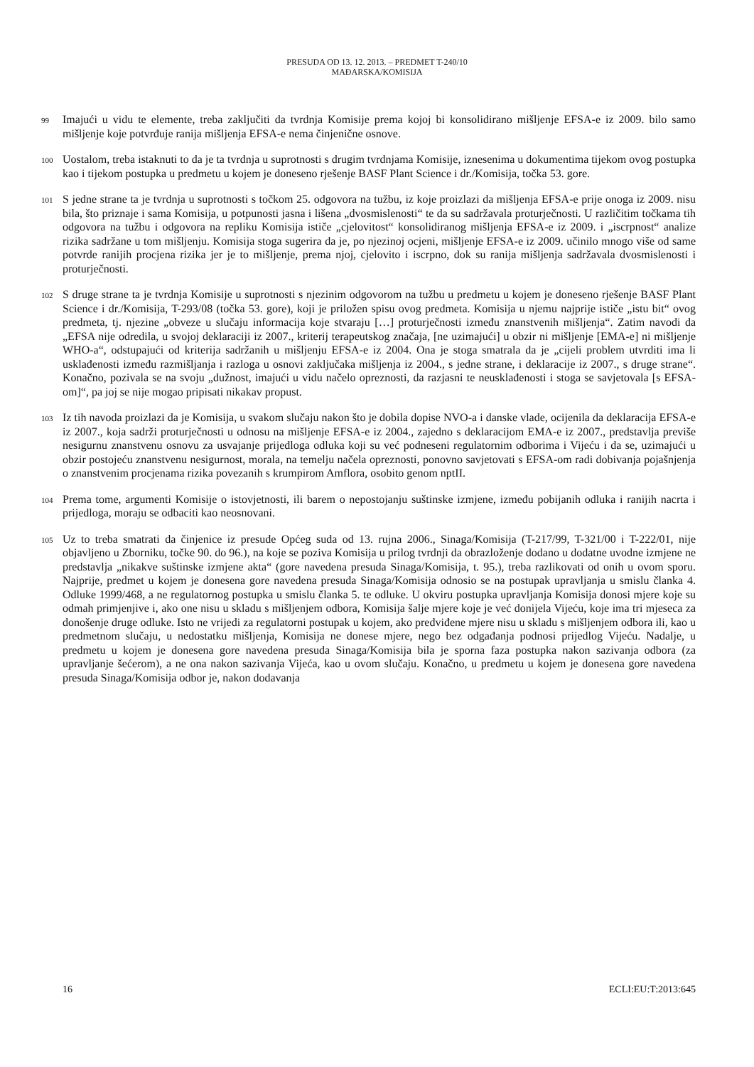PRESUDA OD 13. 12. 2013. – PREDMET T-240/10
MAĐARSKA/KOMISIJA
99
Imajući u vidu te elemente, treba zaključiti da tvrdnja Komisije prema kojoj bi konsolidirano mišljenje EFSA-e iz 2009. bilo samo mišljenje koje potvrđuje ranija mišljenja EFSA-e nema činjenične osnove.
100
Uostalom, treba istaknuti to da je ta tvrdnja u suprotnosti s drugim tvrdnjama Komisije, iznesenima u dokumentima tijekom ovog postupka kao i tijekom postupka u predmetu u kojem je doneseno rješenje BASF Plant Science i dr./Komisija, točka 53. gore.
101
S jedne strane ta je tvrdnja u suprotnosti s točkom 25. odgovora na tužbu, iz koje proizlazi da mišljenja EFSA-e prije onoga iz 2009. nisu bila, što priznaje i sama Komisija, u potpunosti jasna i lišena „dvosmislenosti“ te da su sadržavala proturječnosti. U različitim točkama tih odgovora na tužbu i odgovora na repliku Komisija ističe „cjelovitost“ konsolidiranog mišljenja EFSA-e iz 2009. i „iscrpnost“ analize rizika sadržane u tom mišljenju. Komisija stoga sugerira da je, po njezinoj ocjeni, mišljenje EFSA-e iz 2009. učinilo mnogo više od same potvrde ranijih procjena rizika jer je to mišljenje, prema njoj, cjelovito i iscrpno, dok su ranija mišljenja sadržavala dvosmislenosti i proturječnosti.
102
S druge strane ta je tvrdnja Komisije u suprotnosti s njezinim odgovorom na tužbu u predmetu u kojem je doneseno rješenje BASF Plant Science i dr./Komisija, T-293/08 (točka 53. gore), koji je priložen spisu ovog predmeta. Komisija u njemu najprije ističe „istu bit“ ovog predmeta, tj. njezine „obveze u slučaju informacija koje stvaraju […] proturječnosti između znanstvenih mišljenja“. Zatim navodi da „EFSA nije odredila, u svojoj deklaraciji iz 2007., kriterij terapeutskog značaja, [ne uzimajući] u obzir ni mišljenje [EMA-e] ni mišljenje WHO-a“, odstupajući od kriterija sadržanih u mišljenju EFSA-e iz 2004. Ona je stoga smatrala da je „cijeli problem utvrditi ima li usklađenosti između razmišljanja i razloga u osnovi zaključaka mišljenja iz 2004., s jedne strane, i deklaracije iz 2007., s druge strane“. Konačno, pozivala se na svoju „dužnost, imajući u vidu načelo opreznosti, da razjasni te neusklađenosti i stoga se savjetovala [s EFSA-om]“, pa joj se nije mogao pripisati nikakav propust.
103
Iz tih navoda proizlazi da je Komisija, u svakom slučaju nakon što je dobila dopise NVO-a i danske vlade, ocijenila da deklaracija EFSA-e iz 2007., koja sadrži proturječnosti u odnosu na mišljenje EFSA-e iz 2004., zajedno s deklaracijom EMA-e iz 2007., predstavlja previše nesigurnu znanstvenu osnovu za usvajanje prijedloga odluka koji su već podneseni regulatornim odborima i Vijeću i da se, uzimajući u obzir postojeću znanstvenu nesigurnost, morala, na temelju načela opreznosti, ponovno savjetovati s EFSA-om radi dobivanja pojašnjenja o znanstvenim procjenama rizika povezanih s krumpirom Amflora, osobito genom nptII.
104
Prema tome, argumenti Komisije o istovjetnosti, ili barem o nepostojanju suštinske izmjene, između pobijanih odluka i ranijih nacrta i prijedloga, moraju se odbaciti kao neosnovani.
105
Uz to treba smatrati da činjenice iz presude Općeg suda od 13. rujna 2006., Sinaga/Komisija (T-217/99, T-321/00 i T-222/01, nije objavljeno u Zborniku, točke 90. do 96.), na koje se poziva Komisija u prilog tvrdnji da obrazloženje dodano u dodatne uvodne izmjene ne predstavlja „nikakve suštinske izmjene akta“ (gore navedena presuda Sinaga/Komisija, t. 95.), treba razlikovati od onih u ovom sporu. Najprije, predmet u kojem je donesena gore navedena presuda Sinaga/Komisija odnosio se na postupak upravljanja u smislu članka 4. Odluke 1999/468, a ne regulatornog postupka u smislu članka 5. te odluke. U okviru postupka upravljanja Komisija donosi mjere koje su odmah primjenjive i, ako one nisu u skladu s mišljenjem odbora, Komisija šalje mjere koje je već donijela Vijeću, koje ima tri mjeseca za donošenje druge odluke. Isto ne vrijedi za regulatorni postupak u kojem, ako predviđene mjere nisu u skladu s mišljenjem odbora ili, kao u predmetnom slučaju, u nedostatku mišljenja, Komisija ne donese mjere, nego bez odgađanja podnosi prijedlog Vijeću. Nadalje, u predmetu u kojem je donesena gore navedena presuda Sinaga/Komisija bila je sporna faza postupka nakon sazivanja odbora (za upravljanje šećerom), a ne ona nakon sazivanja Vijeća, kao u ovom slučaju. Konačno, u predmetu u kojem je donesena gore navedena presuda Sinaga/Komisija odbor je, nakon dodavanja
16 ECLI:EU:T:2013:645